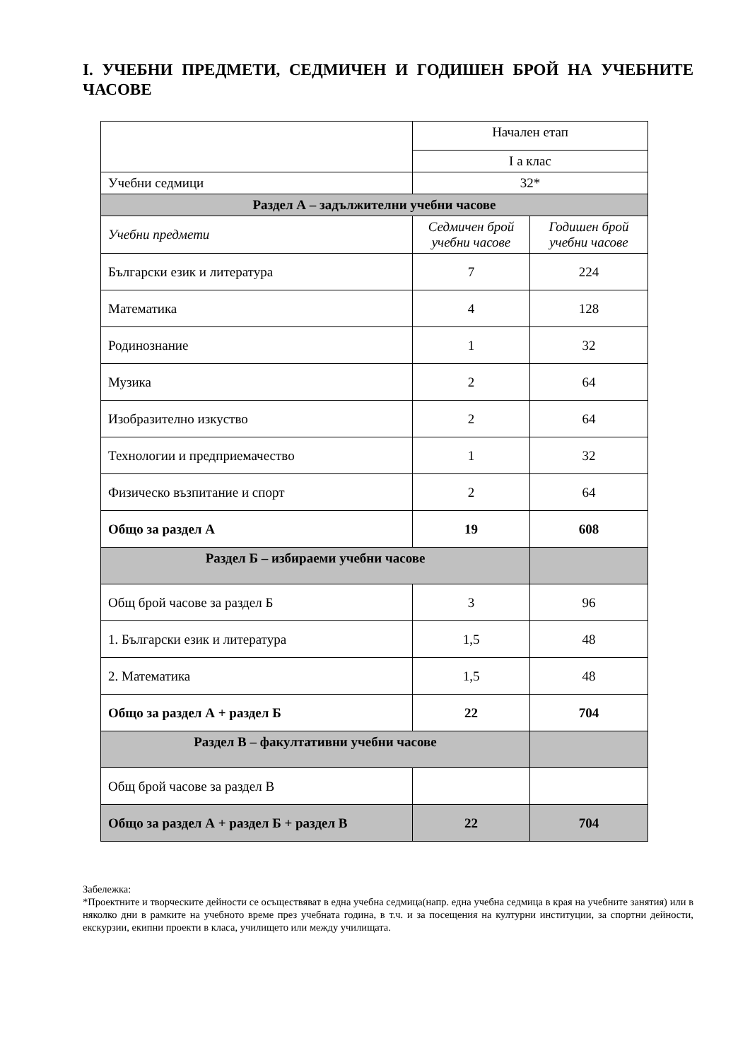I. УЧЕБНИ ПРЕДМЕТИ, СЕДМИЧЕН И ГОДИШЕН БРОЙ НА УЧЕБНИТЕ ЧАСОВЕ
| | Начален етап | |
| | I а клас | |
| Учебни седмици | 32* | |
| Раздел А – задължителни учебни часове | | |
| Учебни предмети | Седмичен брой учебни часове | Годишен брой учебни часове |
| Български език и литература | 7 | 224 |
| Математика | 4 | 128 |
| Родинознание | 1 | 32 |
| Музика | 2 | 64 |
| Изобразително изкуство | 2 | 64 |
| Технологии и предприемачество | 1 | 32 |
| Физическо възпитание и спорт | 2 | 64 |
| Общо за раздел А | 19 | 608 |
| Раздел Б – избираеми учебни часове | | |
| Общ брой часове за раздел Б | 3 | 96 |
| 1. Български език и литература | 1,5 | 48 |
| 2. Математика | 1,5 | 48 |
| Общо за раздел А + раздел Б | 22 | 704 |
| Раздел В – факултативни учебни часове | | |
| Общ брой часове за раздел В | | |
| Общо за раздел А + раздел Б + раздел В | 22 | 704 |
Забележка:
*Проектните и творческите дейности се осъществяват в една учебна седмица(напр. една учебна седмица в края на учебните занятия) или в няколко дни в рамките на учебното време през учебната година, в т.ч. и за посещения на културни институции, за спортни дейности, екскурзии, екипни проекти в класа, училището или между училищата.